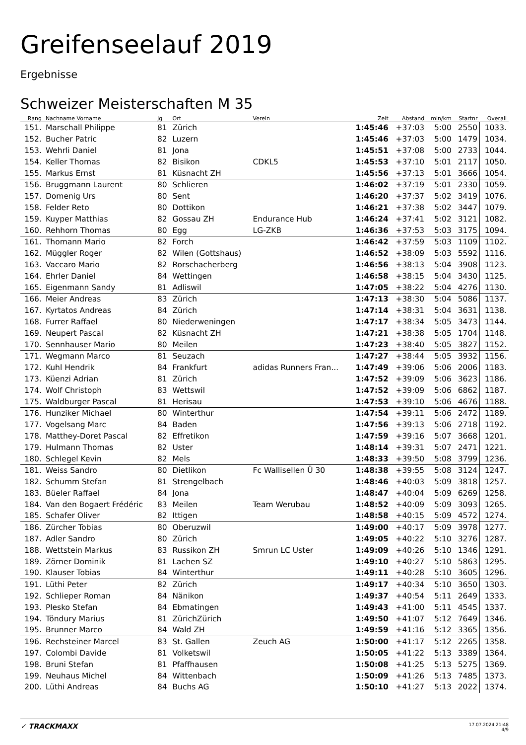Greifenseelauf 2019
Ergebnisse
Schweizer Meisterschaften M 35
| Rang | Nachname Vorname | Jg | Ort | Verein | Zeit | Abstand | min/km | Startnr | Overall |
| --- | --- | --- | --- | --- | --- | --- | --- | --- | --- |
| 151. | Marschall Philippe | 81 | Zürich | | 1:45:46 | +37:03 | 5:00 | 2550 | 1033. |
| 152. | Bucher Patric | 82 | Luzern | | 1:45:46 | +37:03 | 5:00 | 1479 | 1034. |
| 153. | Wehrli Daniel | 81 | Jona | | 1:45:51 | +37:08 | 5:00 | 2733 | 1044. |
| 154. | Keller Thomas | 82 | Bisikon | CDKL5 | 1:45:53 | +37:10 | 5:01 | 2117 | 1050. |
| 155. | Markus Ernst | 81 | Küsnacht ZH | | 1:45:56 | +37:13 | 5:01 | 3666 | 1054. |
| 156. | Bruggmann Laurent | 80 | Schlieren | | 1:46:02 | +37:19 | 5:01 | 2330 | 1059. |
| 157. | Domenig Urs | 80 | Sent | | 1:46:20 | +37:37 | 5:02 | 3419 | 1076. |
| 158. | Felder Reto | 80 | Dottikon | | 1:46:21 | +37:38 | 5:02 | 3447 | 1079. |
| 159. | Kuyper Matthias | 82 | Gossau ZH | Endurance Hub | 1:46:24 | +37:41 | 5:02 | 3121 | 1082. |
| 160. | Rehhorn Thomas | 80 | Egg | LG-ZKB | 1:46:36 | +37:53 | 5:03 | 3175 | 1094. |
| 161. | Thomann Mario | 82 | Forch | | 1:46:42 | +37:59 | 5:03 | 1109 | 1102. |
| 162. | Müggler Roger | 82 | Wilen (Gottshaus) | | 1:46:52 | +38:09 | 5:03 | 5592 | 1116. |
| 163. | Vaccaro Mario | 82 | Rorschacherberg | | 1:46:56 | +38:13 | 5:04 | 3908 | 1123. |
| 164. | Ehrler Daniel | 84 | Wettingen | | 1:46:58 | +38:15 | 5:04 | 3430 | 1125. |
| 165. | Eigenmann Sandy | 81 | Adliswil | | 1:47:05 | +38:22 | 5:04 | 4276 | 1130. |
| 166. | Meier Andreas | 83 | Zürich | | 1:47:13 | +38:30 | 5:04 | 5086 | 1137. |
| 167. | Kyrtatos Andreas | 84 | Zürich | | 1:47:14 | +38:31 | 5:04 | 3631 | 1138. |
| 168. | Furrer Raffael | 80 | Niederweningen | | 1:47:17 | +38:34 | 5:05 | 3473 | 1144. |
| 169. | Neupert Pascal | 82 | Küsnacht ZH | | 1:47:21 | +38:38 | 5:05 | 1704 | 1148. |
| 170. | Sennhauser Mario | 80 | Meilen | | 1:47:23 | +38:40 | 5:05 | 3827 | 1152. |
| 171. | Wegmann Marco | 81 | Seuzach | | 1:47:27 | +38:44 | 5:05 | 3932 | 1156. |
| 172. | Kuhl Hendrik | 84 | Frankfurt | adidas Runners Fran... | 1:47:49 | +39:06 | 5:06 | 2006 | 1183. |
| 173. | Küenzi Adrian | 81 | Zürich | | 1:47:52 | +39:09 | 5:06 | 3623 | 1186. |
| 174. | Wolf Christoph | 83 | Wettswil | | 1:47:52 | +39:09 | 5:06 | 6862 | 1187. |
| 175. | Waldburger Pascal | 81 | Herisau | | 1:47:53 | +39:10 | 5:06 | 4676 | 1188. |
| 176. | Hunziker Michael | 80 | Winterthur | | 1:47:54 | +39:11 | 5:06 | 2472 | 1189. |
| 177. | Vogelsang Marc | 84 | Baden | | 1:47:56 | +39:13 | 5:06 | 2718 | 1192. |
| 178. | Matthey-Doret Pascal | 82 | Effretikon | | 1:47:59 | +39:16 | 5:07 | 3668 | 1201. |
| 179. | Hulmann Thomas | 82 | Uster | | 1:48:14 | +39:31 | 5:07 | 2471 | 1221. |
| 180. | Schlegel Kevin | 82 | Mels | | 1:48:33 | +39:50 | 5:08 | 3799 | 1236. |
| 181. | Weiss Sandro | 80 | Dietlikon | Fc Wallisellen Ü 30 | 1:48:38 | +39:55 | 5:08 | 3124 | 1247. |
| 182. | Schumm Stefan | 81 | Strengelbach | | 1:48:46 | +40:03 | 5:09 | 3818 | 1257. |
| 183. | Büeler Raffael | 84 | Jona | | 1:48:47 | +40:04 | 5:09 | 6269 | 1258. |
| 184. | Van den Bogaert Frédéric | 83 | Meilen | Team Werubau | 1:48:52 | +40:09 | 5:09 | 3093 | 1265. |
| 185. | Schafer Oliver | 82 | Ittigen | | 1:48:58 | +40:15 | 5:09 | 4572 | 1274. |
| 186. | Zürcher Tobias | 80 | Oberuzwil | | 1:49:00 | +40:17 | 5:09 | 3978 | 1277. |
| 187. | Adler Sandro | 80 | Zürich | | 1:49:05 | +40:22 | 5:10 | 3276 | 1287. |
| 188. | Wettstein Markus | 83 | Russikon ZH | Smrun LC Uster | 1:49:09 | +40:26 | 5:10 | 1346 | 1291. |
| 189. | Zörner Dominik | 81 | Lachen SZ | | 1:49:10 | +40:27 | 5:10 | 5863 | 1295. |
| 190. | Klauser Tobias | 84 | Winterthur | | 1:49:11 | +40:28 | 5:10 | 3605 | 1296. |
| 191. | Lüthi Peter | 82 | Zürich | | 1:49:17 | +40:34 | 5:10 | 3650 | 1303. |
| 192. | Schlieper Roman | 84 | Nänikon | | 1:49:37 | +40:54 | 5:11 | 2649 | 1333. |
| 193. | Plesko Stefan | 84 | Ebmatingen | | 1:49:43 | +41:00 | 5:11 | 4545 | 1337. |
| 194. | Töndury Marius | 81 | ZürichZürich | | 1:49:50 | +41:07 | 5:12 | 7649 | 1346. |
| 195. | Brunner Marco | 84 | Wald ZH | | 1:49:59 | +41:16 | 5:12 | 3365 | 1356. |
| 196. | Rechsteiner Marcel | 83 | St. Gallen | Zeuch AG | 1:50:00 | +41:17 | 5:12 | 2265 | 1358. |
| 197. | Colombi Davide | 81 | Volketswil | | 1:50:05 | +41:22 | 5:13 | 3389 | 1364. |
| 198. | Bruni Stefan | 81 | Pfaffhausen | | 1:50:08 | +41:25 | 5:13 | 5275 | 1369. |
| 199. | Neuhaus Michel | 84 | Wittenbach | | 1:50:09 | +41:26 | 5:13 | 7485 | 1373. |
| 200. | Lüthi Andreas | 84 | Buchs AG | | 1:50:10 | +41:27 | 5:13 | 2022 | 1374. |
✓ TRACKMAXX
17.07.2024 21:48
4/9